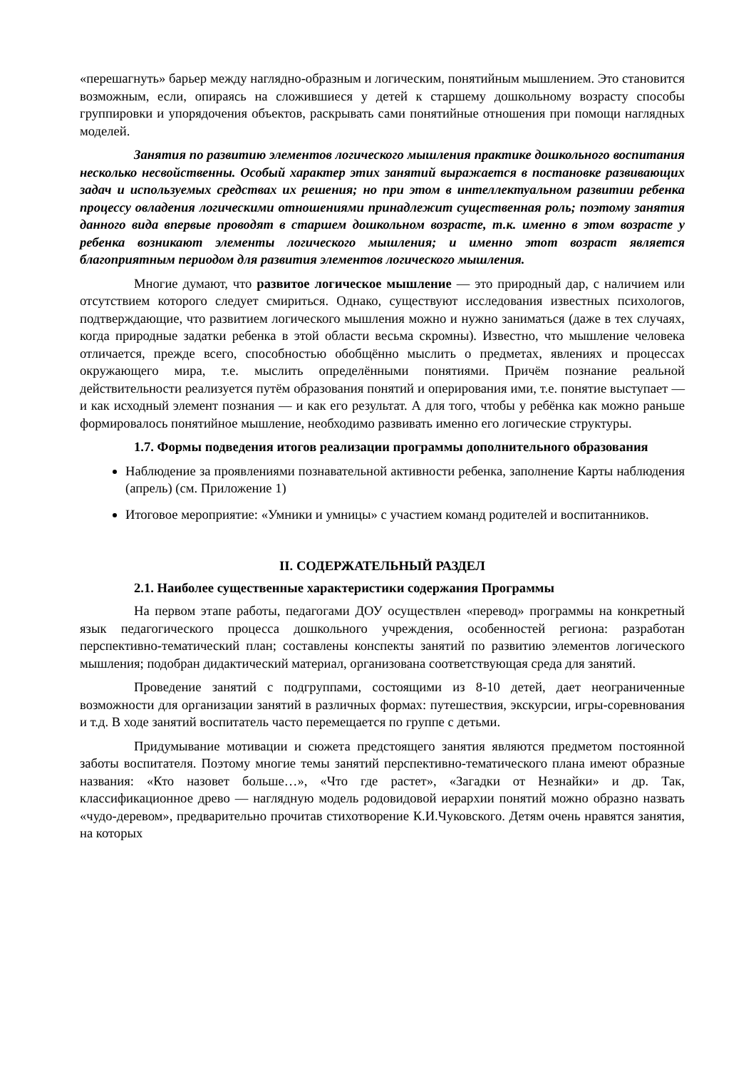«перешагнуть» барьер между наглядно-образным и логическим, понятийным мышлением. Это становится возможным, если, опираясь на сложившиеся у детей к старшему дошкольному возрасту способы группировки и упорядочения объектов, раскрывать сами понятийные отношения при помощи наглядных моделей.
Занятия по развитию элементов логического мышления практике дошкольного воспитания несколько несвойственны. Особый характер этих занятий выражается в постановке развивающих задач и используемых средствах их решения; но при этом в интеллектуальном развитии ребенка процессу овладения логическими отношениями принадлежит существенная роль; поэтому занятия данного вида впервые проводят в старшем дошкольном возрасте, т.к. именно в этом возрасте у ребенка возникают элементы логического мышления; и именно этот возраст является благоприятным периодом для развития элементов логического мышления.
Многие думают, что развитое логическое мышление — это природный дар, с наличием или отсутствием которого следует смириться. Однако, существуют исследования известных психологов, подтверждающие, что развитием логического мышления можно и нужно заниматься (даже в тех случаях, когда природные задатки ребенка в этой области весьма скромны). Известно, что мышление человека отличается, прежде всего, способностью обобщённо мыслить о предметах, явлениях и процессах окружающего мира, т.е. мыслить определёнными понятиями. Причём познание реальной действительности реализуется путём образования понятий и оперирования ими, т.е. понятие выступает — и как исходный элемент познания — и как его результат. А для того, чтобы у ребёнка как можно раньше формировалось понятийное мышление, необходимо развивать именно его логические структуры.
1.7. Формы подведения итогов реализации программы дополнительного образования
Наблюдение за проявлениями познавательной активности ребенка, заполнение Карты наблюдения (апрель) (см. Приложение 1)
Итоговое мероприятие: «Умники и умницы» с участием команд родителей и воспитанников.
II. СОДЕРЖАТЕЛЬНЫЙ РАЗДЕЛ
2.1. Наиболее существенные характеристики содержания Программы
На первом этапе работы, педагогами ДОУ осуществлен «перевод» программы на конкретный язык педагогического процесса дошкольного учреждения, особенностей региона: разработан перспективно-тематический план; составлены конспекты занятий по развитию элементов логического мышления; подобран дидактический материал, организована соответствующая среда для занятий.
Проведение занятий с подгруппами, состоящими из 8-10 детей, дает неограниченные возможности для организации занятий в различных формах: путешествия, экскурсии, игры-соревнования и т.д. В ходе занятий воспитатель часто перемещается по группе с детьми.
Придумывание мотивации и сюжета предстоящего занятия являются предметом постоянной заботы воспитателя. Поэтому многие темы занятий перспективно-тематического плана имеют образные названия: «Кто назовет больше…», «Что где растет», «Загадки от Незнайки» и др. Так, классификационное древо — наглядную модель родовидовой иерархии понятий можно образно назвать «чудо-деревом», предварительно прочитав стихотворение К.И.Чуковского. Детям очень нравятся занятия, на которых